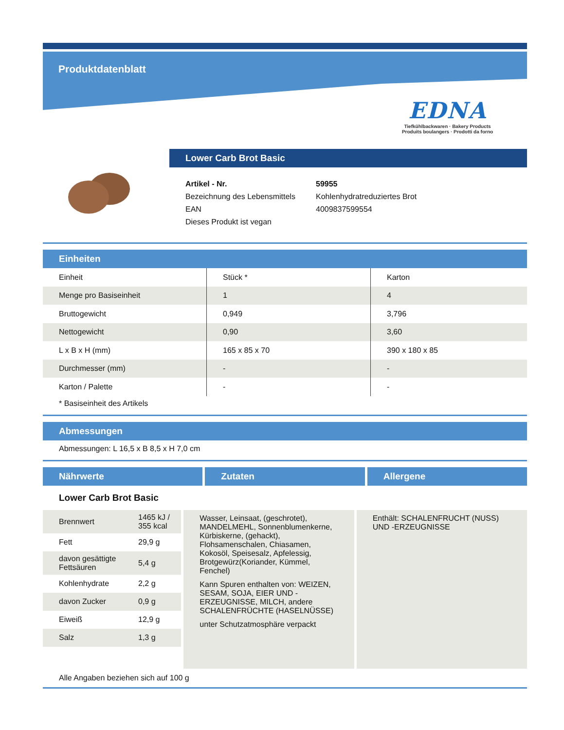Produktdatenblatt
EDNA
Tiefkühlbackwaren · Bakery Products
Produits boulangers · Prodotti da forno
Lower Carb Brot Basic
| Artikel - Nr. | 59955 |
| Bezeichnung des Lebensmittels | Kohlenhydratreduziertes Brot |
| EAN | 4009837599554 |
| Dieses Produkt ist vegan | |
Einheiten
| Einheit | Stück * | Karton |
| Menge pro Basiseinheit | 1 | 4 |
| Bruttogewicht | 0,949 | 3,796 |
| Nettogewicht | 0,90 | 3,60 |
| L x B x H (mm) | 165 x 85 x 70 | 390 x 180 x 85 |
| Durchmesser (mm) | - | - |
| Karton / Palette | - | - |
* Basiseinheit des Artikels
Abmessungen
Abmessungen: L 16,5 x B 8,5 x H 7,0 cm
Nährwerte Zutaten Allergene
Lower Carb Brot Basic
| Brennwert | 1465 kJ / 355 kcal |
| Fett | 29,9 g |
| davon gesättigte Fettsäuren | 5,4 g |
| Kohlenhydrate | 2,2 g |
| davon Zucker | 0,9 g |
| Eiweiß | 12,9 g |
| Salz | 1,3 g |
Wasser, Leinsaat, (geschrotet), MANDELMEHL, Sonnenblumenkerne, Kürbiskerne, (gehackt), Flohsamenschalen, Chiasamen, Kokosöl, Speisesalz, Apfelessig, Brotgewürz(Koriander, Kümmel, Fenchel)
Kann Spuren enthalten von: WEIZEN, SESAM, SOJA, EIER UND -ERZEUGNISSE, MILCH, andere SCHALENFRÜCHTE (HASELNÜSSE)
unter Schutzatmosphäre verpackt
Enthält: SCHALENFRUCHT (NUSS) UND -ERZEUGNISSE
Alle Angaben beziehen sich auf 100 g